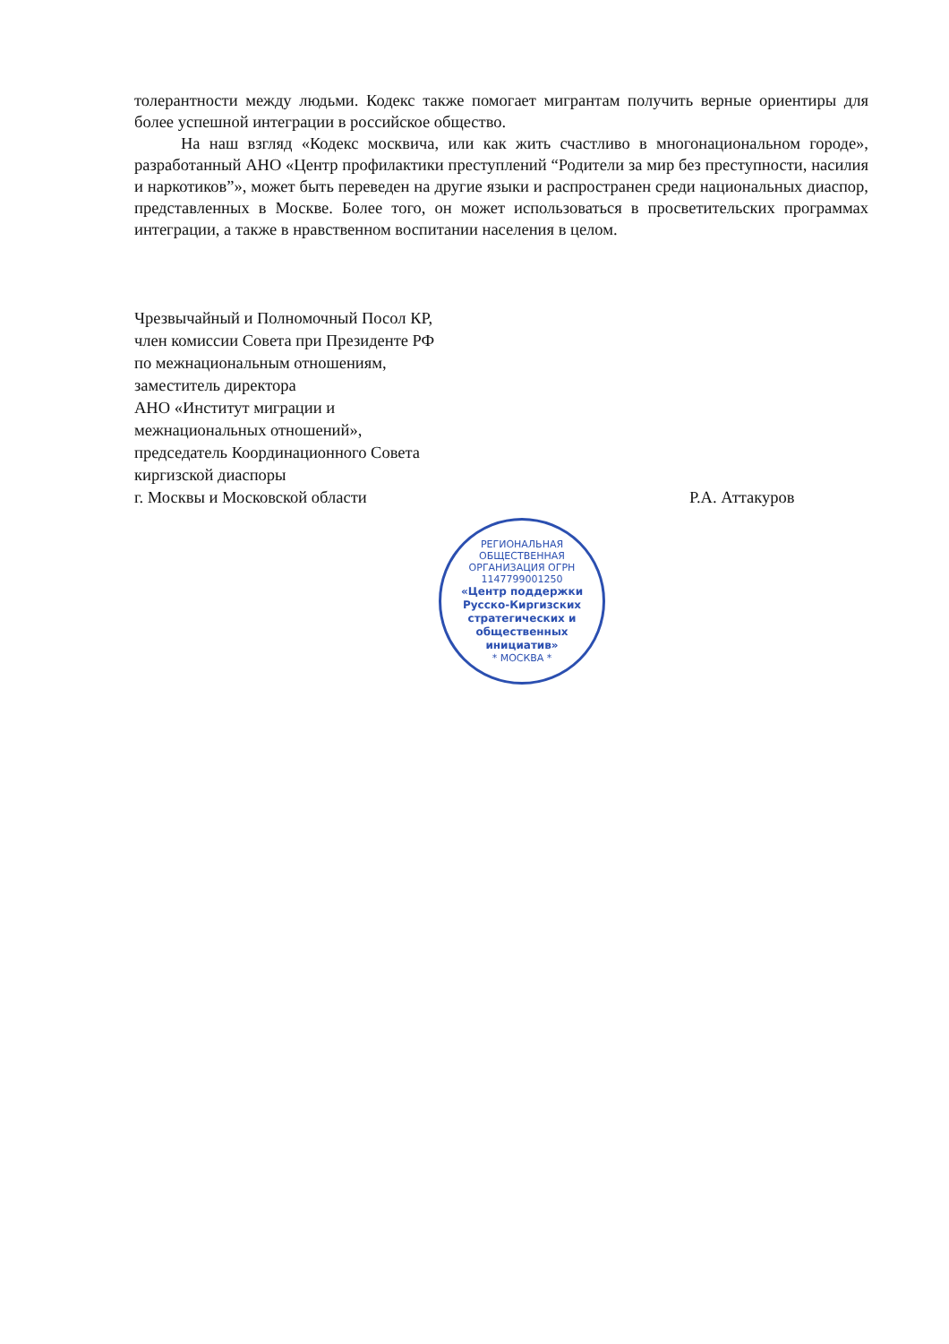толерантности между людьми. Кодекс также помогает мигрантам получить верные ориентиры для более успешной интеграции в российское общество.
На наш взгляд «Кодекс москвича, или как жить счастливо в многонациональном городе», разработанный АНО «Центр профилактики преступлений “Родители за мир без преступности, насилия и наркотиков”», может быть переведен на другие языки и распространен среди национальных диаспор, представленных в Москве. Более того, он может использоваться в просветительских программах интеграции, а также в нравственном воспитании населения в целом.
Чрезвычайный и Полномочный Посол КР,
член комиссии Совета при Президенте РФ
по межнациональным отношениям,
заместитель директора
АНО «Институт миграции и
межнациональных отношений»,
председатель Координационного Совета
киргизской диаспоры
г. Москвы и Московской области
Р.А. Аттакуров
РЕГИОНАЛЬНАЯ ОБЩЕСТВЕННАЯ ОРГАНИЗАЦИЯ ОГРН 1147799001250
«Центр поддержки Русско-Киргизских стратегических и общественных инициатив»
* МОСКВА *